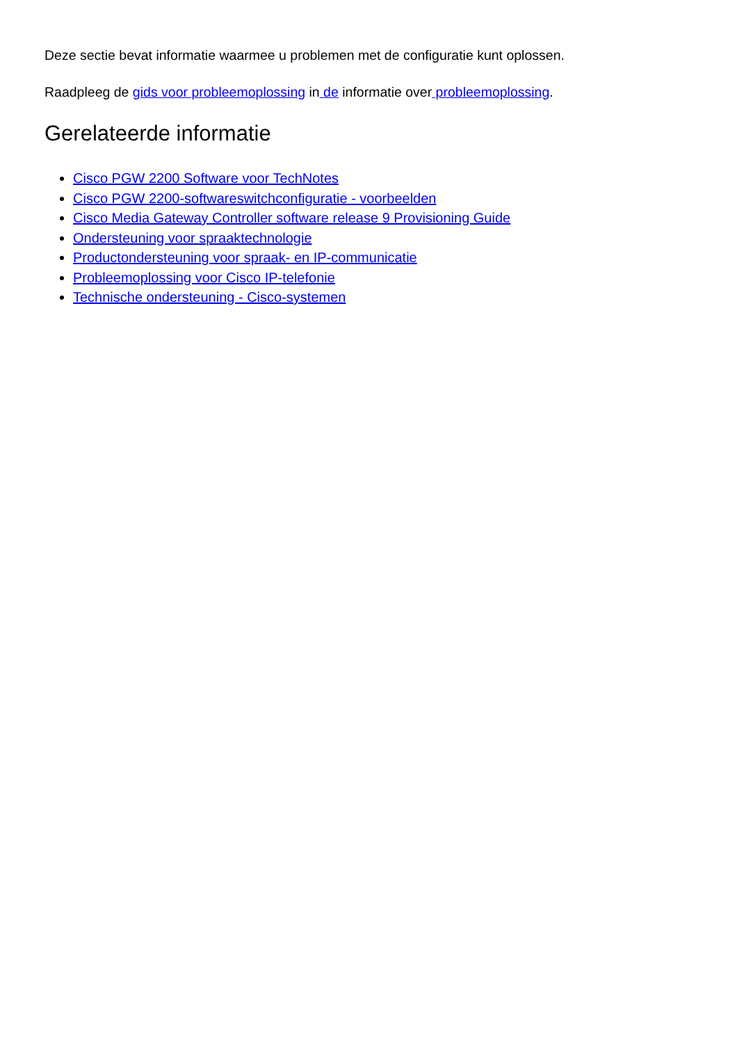Deze sectie bevat informatie waarmee u problemen met de configuratie kunt oplossen.
Raadpleeg de gids voor probleemoplossing in de informatie over probleemoplossing.
Gerelateerde informatie
Cisco PGW 2200 Software voor TechNotes
Cisco PGW 2200-softwareswitchconfiguratie - voorbeelden
Cisco Media Gateway Controller software release 9 Provisioning Guide
Ondersteuning voor spraaktechnologie
Productondersteuning voor spraak- en IP-communicatie
Probleemoplossing voor Cisco IP-telefonie
Technische ondersteuning - Cisco-systemen